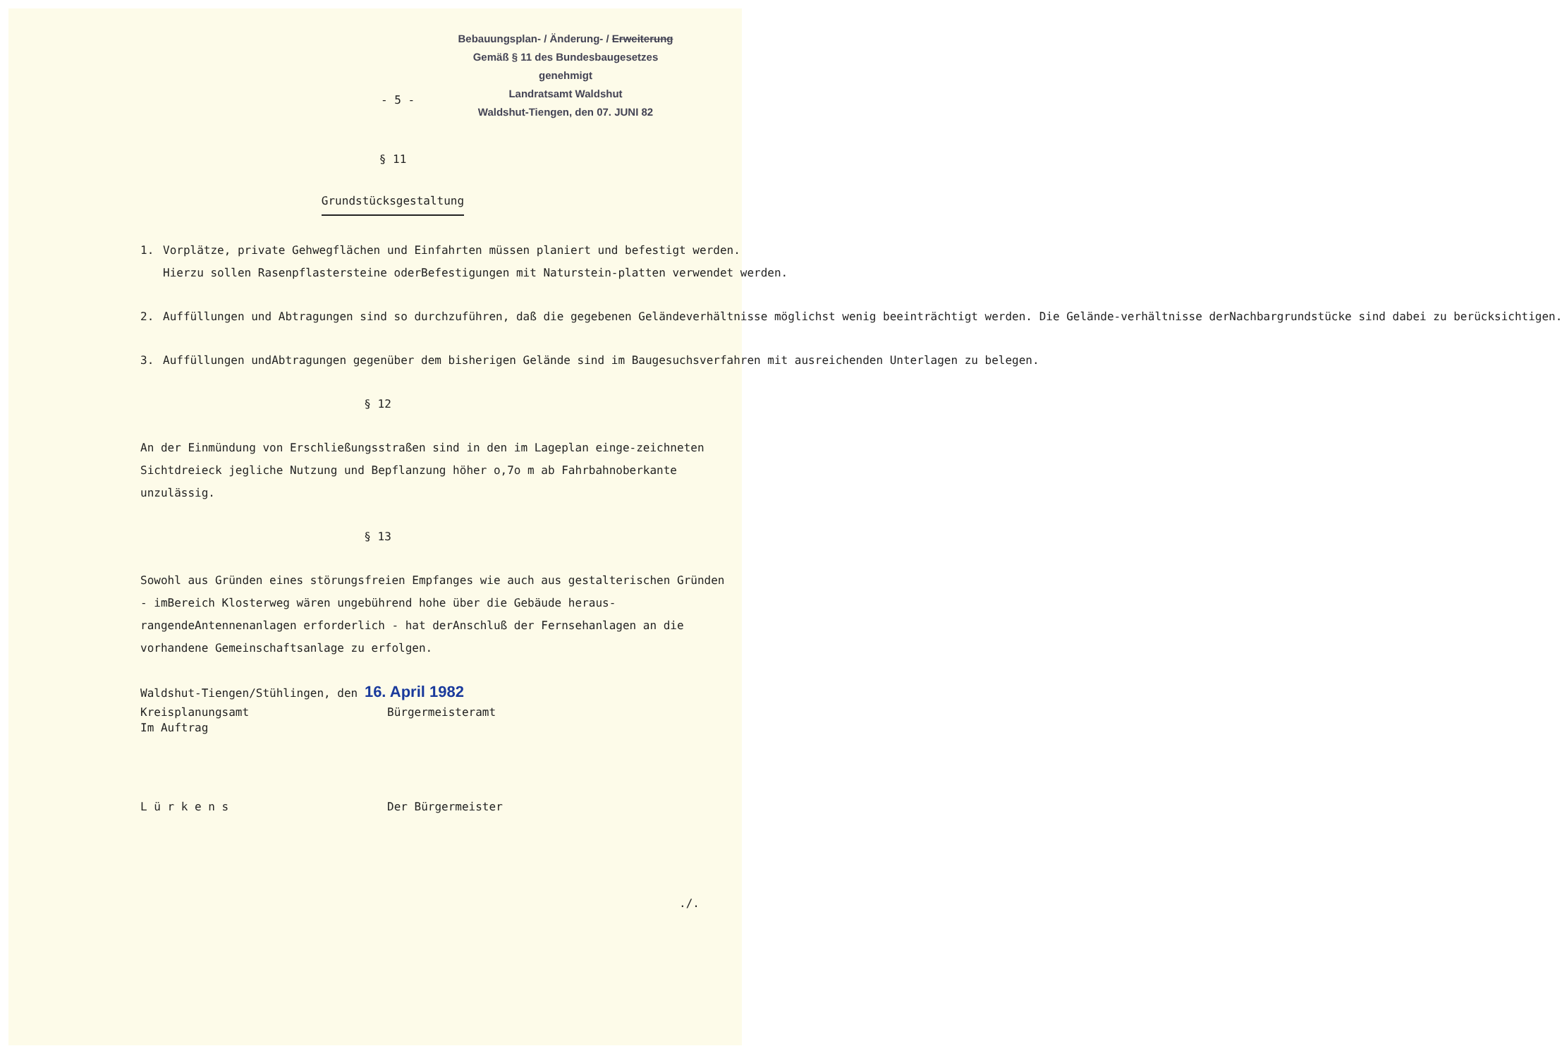Bebauungsplan- / Änderung- / Erweiterung
Gemäß § 11 des Bundesbaugesetzes
genehmigt
Landratsamt Waldshut
Waldshut-Tiengen, den 07. JUNI 82
- 5 -
§ 11
Grundstücksgestaltung
1. Vorplätze, private Gehwegflächen und Einfahrten müssen planiert und befestigt werden.
Hierzu sollen Rasenpflastersteine oderBefestigungen mit Naturstein-platten verwendet werden.
2. Auffüllungen und Abtragungen sind so durchzuführen, daß die gegebenen Geländeverhältnisse möglichst wenig beeinträchtigt werden. Die Gelände-verhältnisse derNachbargrundstücke sind dabei zu berücksichtigen.
3. Auffüllungen undAbtragungen gegenüber dem bisherigen Gelände sind im Baugesuchsverfahren mit ausreichenden Unterlagen zu belegen.
§ 12
An der Einmündung von Erschließungsstraßen sind in den im Lageplan einge-zeichneten Sichtdreieck jegliche Nutzung und Bepflanzung höher o,7o m ab Fahrbahnoberkante unzulässig.
§ 13
Sowohl aus Gründen eines störungsfreien Empfanges wie auch aus gestalterischen Gründen - imBereich Klosterweg wären ungebührend hohe über die Gebäude heraus-rangendeAntennenanlagen erforderlich - hat derAnschluß der Fernsehanlagen an die vorhandene Gemeinschaftsanlage zu erfolgen.
Waldshut-Tiengen/Stühlingen, den 16. April 1982
Kreisplanungsamt
Im Auftrag
Bürgermeisteramt
L ü r k e n s Der Bürgermeister
./.